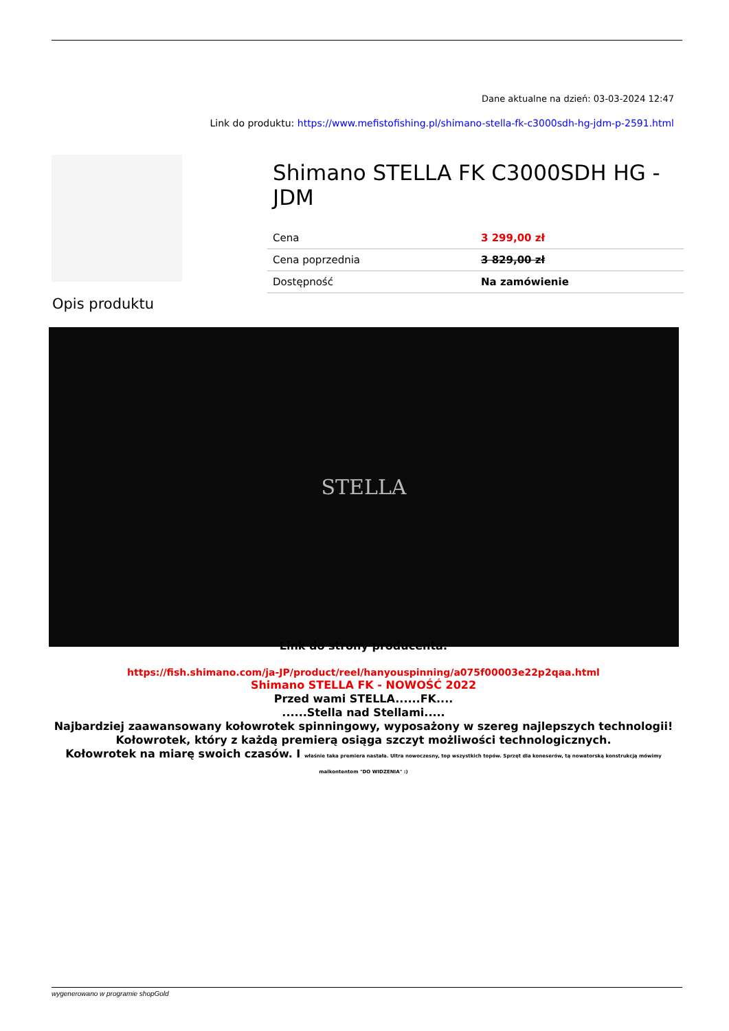Dane aktualne na dzień: 03-03-2024 12:47
Link do produktu: https://www.mefistofishing.pl/shimano-stella-fk-c3000sdh-hg-jdm-p-2591.html
Shimano STELLA FK C3000SDH HG - JDM
| Cena | 3 299,00 zł |
| Cena poprzednia | 3 829,00 zł |
| Dostępność | Na zamówienie |
Opis produktu
STELLA
Link do strony producenta:
https://fish.shimano.com/ja-JP/product/reel/hanyouspinning/a075f00003e22p2qaa.html
Shimano STELLA FK - NOWOŚĆ 2022
Przed wami STELLA......FK....
......Stella nad Stellami.....
Najbardziej zaawansowany kołowrotek spinningowy, wyposażony w szereg najlepszych technologii!
Kołowrotek, który z każdą premierą osiąga szczyt możliwości technologicznych.
Kołowrotek na miarę swoich czasów. I właśnie taka premiera nastała. Ultra nowoczesny, top wszystkich topów. Sprzęt dla koneserów, tą nowatorską konstrukcją mówimy malkontentom "DO WIDZENIA" :)
wygenerowano w programie shopGold